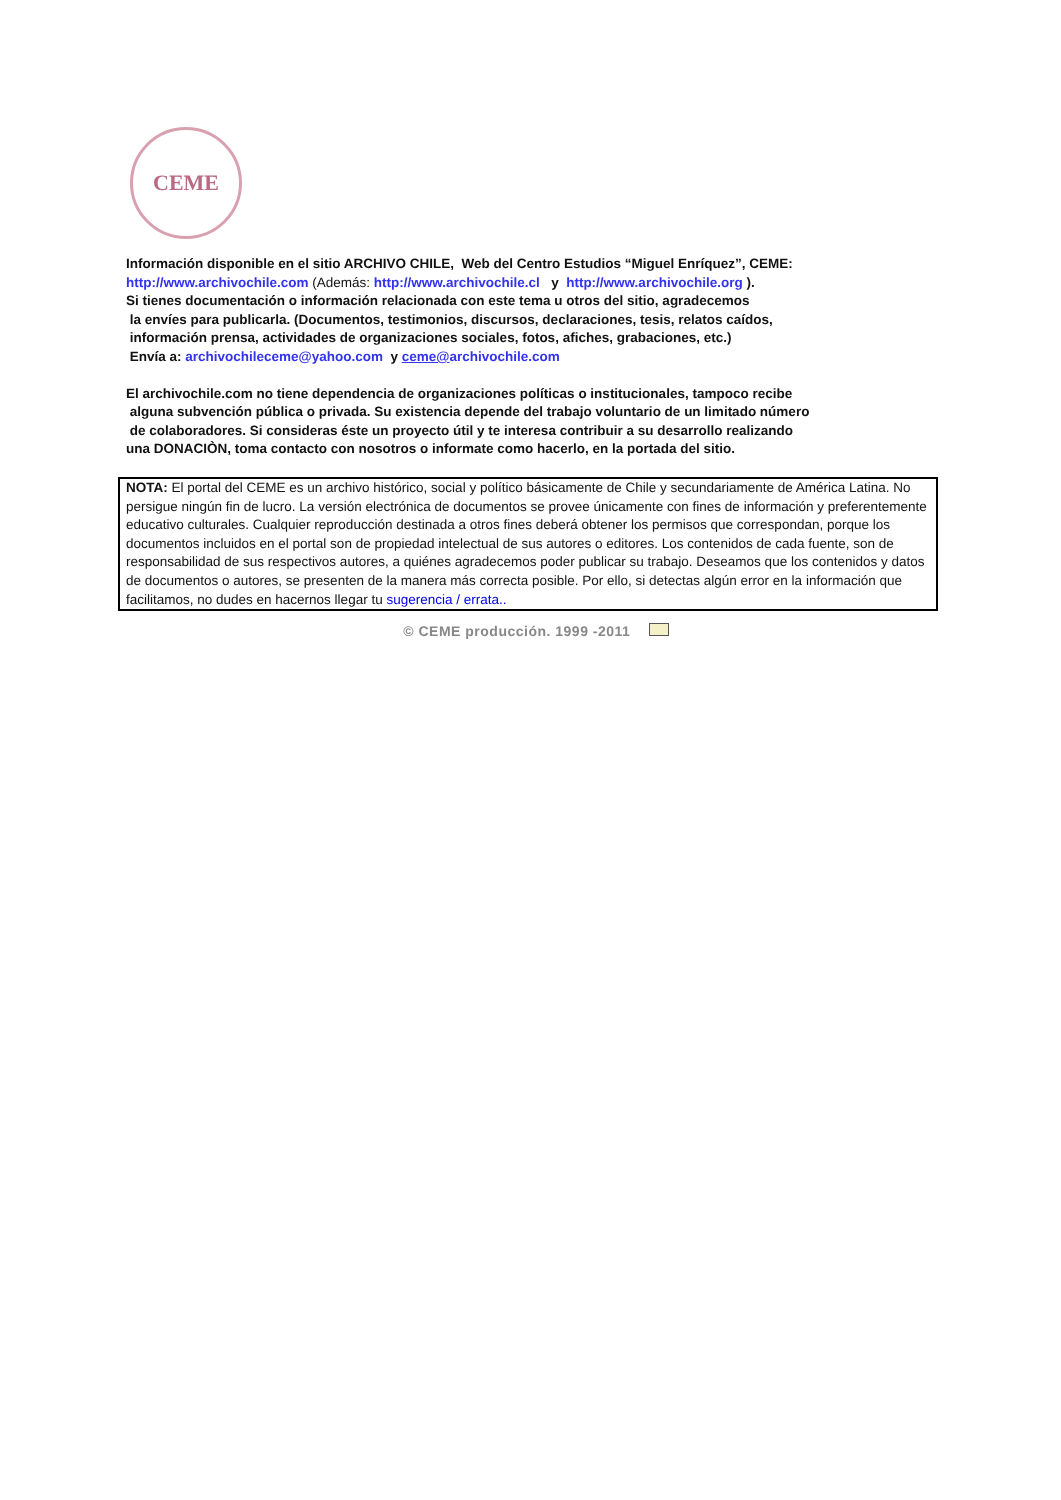CEME
Información disponible en el sitio ARCHIVO CHILE, Web del Centro Estudios “Miguel Enríquez”, CEME:
http://www.archivochile.com (Además: http://www.archivochile.cl y http://www.archivochile.org ).
Si tienes documentación o información relacionada con este tema u otros del sitio, agradecemos
la envíes para publicarla. (Documentos, testimonios, discursos, declaraciones, tesis, relatos caídos,
información prensa, actividades de organizaciones sociales, fotos, afiches, grabaciones, etc.)
Envía a: archivochileceme@yahoo.com y ceme@archivochile.com
El archivochile.com no tiene dependencia de organizaciones políticas o institucionales, tampoco recibe
alguna subvención pública o privada. Su existencia depende del trabajo voluntario de un limitado número
de colaboradores. Si consideras éste un proyecto útil y te interesa contribuir a su desarrollo realizando
una DONACIÒN, toma contacto con nosotros o informate como hacerlo, en la portada del sitio.
NOTA: El portal del CEME es un archivo histórico, social y político básicamente de Chile y secundariamente de América Latina. No persigue ningún fin de lucro. La versión electrónica de documentos se provee únicamente con fines de información y preferentemente educativo culturales. Cualquier reproducción destinada a otros fines deberá obtener los permisos que correspondan, porque los documentos incluidos en el portal son de propiedad intelectual de sus autores o editores. Los contenidos de cada fuente, son de responsabilidad de sus respectivos autores, a quiénes agradecemos poder publicar su trabajo. Deseamos que los contenidos y datos de documentos o autores, se presenten de la manera más correcta posible. Por ello, si detectas algún error en la información que facilitamos, no dudes en hacernos llegar tu sugerencia / errata..
© CEME producción. 1999 -2011